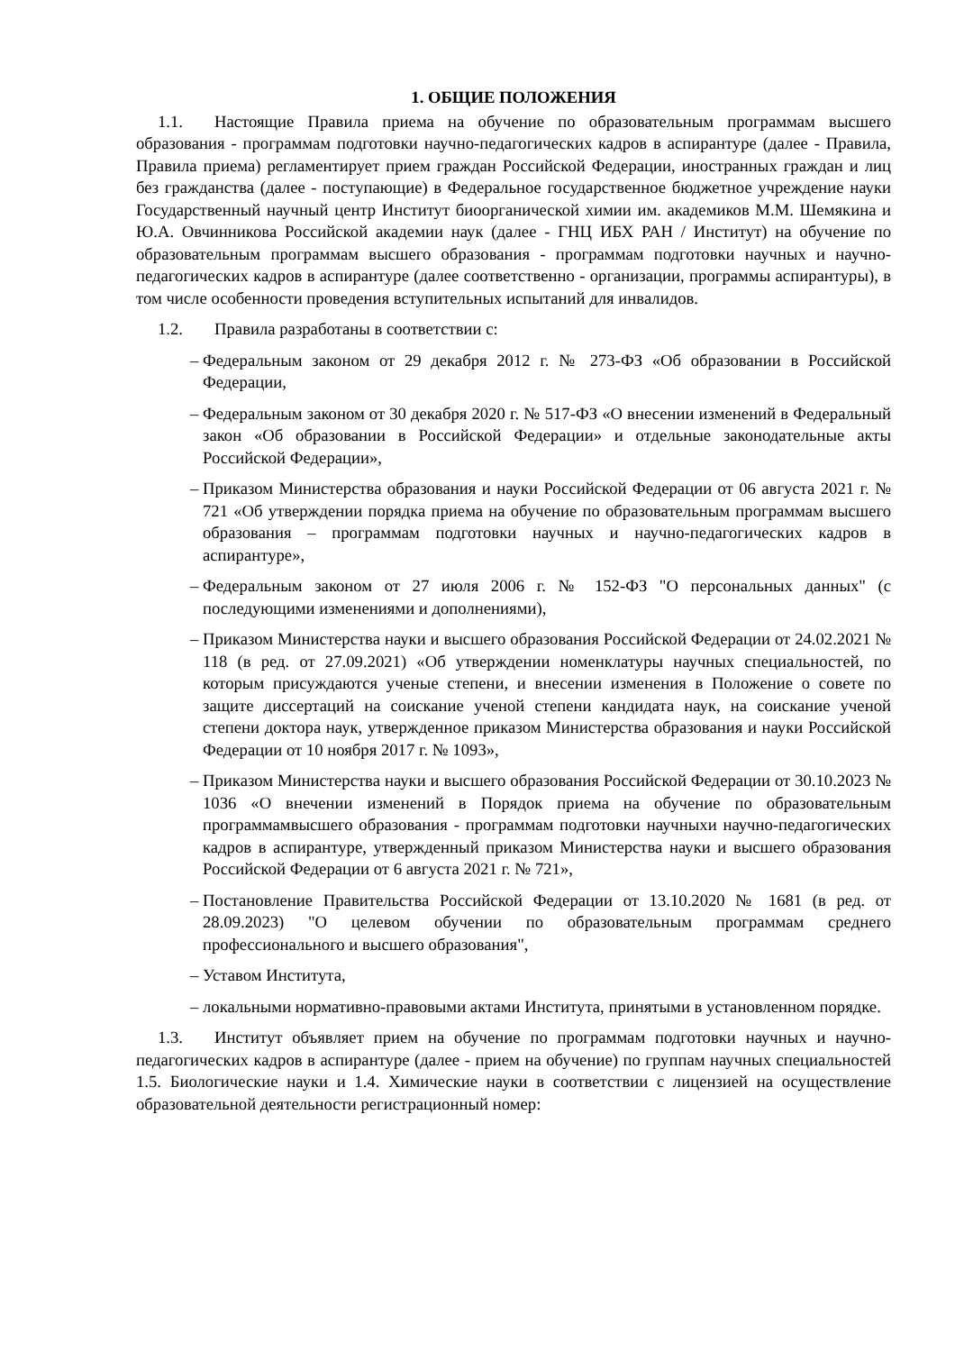1. ОБЩИЕ ПОЛОЖЕНИЯ
1.1. Настоящие Правила приема на обучение по образовательным программам высшего образования - программам подготовки научно-педагогических кадров в аспирантуре (далее - Правила, Правила приема) регламентирует прием граждан Российской Федерации, иностранных граждан и лиц без гражданства (далее - поступающие) в Федеральное государственное бюджетное учреждение науки Государственный научный центр Институт биоорганической химии им. академиков М.М. Шемякина и Ю.А. Овчинникова Российской академии наук (далее - ГНЦ ИБХ РАН / Институт) на обучение по образовательным программам высшего образования - программам подготовки научных и научно-педагогических кадров в аспирантуре (далее соответственно - организации, программы аспирантуры), в том числе особенности проведения вступительных испытаний для инвалидов.
1.2. Правила разработаны в соответствии с:
– Федеральным законом от 29 декабря 2012 г. № 273-ФЗ «Об образовании в Российской Федерации,
– Федеральным законом от 30 декабря 2020 г. № 517-ФЗ «О внесении изменений в Федеральный закон «Об образовании в Российской Федерации» и отдельные законодательные акты Российской Федерации»,
– Приказом Министерства образования и науки Российской Федерации от 06 августа 2021 г. № 721 «Об утверждении порядка приема на обучение по образовательным программам высшего образования – программам подготовки научных и научно-педагогических кадров в аспирантуре»,
– Федеральным законом от 27 июля 2006 г. № 152-ФЗ "О персональных данных" (с последующими изменениями и дополнениями),
– Приказом Министерства науки и высшего образования Российской Федерации от 24.02.2021 № 118 (в ред. от 27.09.2021) «Об утверждении номенклатуры научных специальностей, по которым присуждаются ученые степени, и внесении изменения в Положение о совете по защите диссертаций на соискание ученой степени кандидата наук, на соискание ученой степени доктора наук, утвержденное приказом Министерства образования и науки Российской Федерации от 10 ноября 2017 г. № 1093»,
– Приказом Министерства науки и высшего образования Российской Федерации от 30.10.2023 № 1036 «О внечении изменений в Порядок приема на обучение по образовательным программамвысшего образования - программам подготовки научныхи научно-педагогических кадров в аспирантуре, утвержденный приказом Министерства науки и высшего образования Российской Федерации от 6 августа 2021 г. № 721»,
– Постановление Правительства Российской Федерации от 13.10.2020 № 1681 (в ред. от 28.09.2023) "О целевом обучении по образовательным программам среднего профессионального и высшего образования",
– Уставом Института,
– локальными нормативно-правовыми актами Института, принятыми в установленном порядке.
1.3. Институт объявляет прием на обучение по программам подготовки научных и научно-педагогических кадров в аспирантуре (далее - прием на обучение) по группам научных специальностей 1.5. Биологические науки и 1.4. Химические науки в соответствии с лицензией на осуществление образовательной деятельности регистрационный номер: